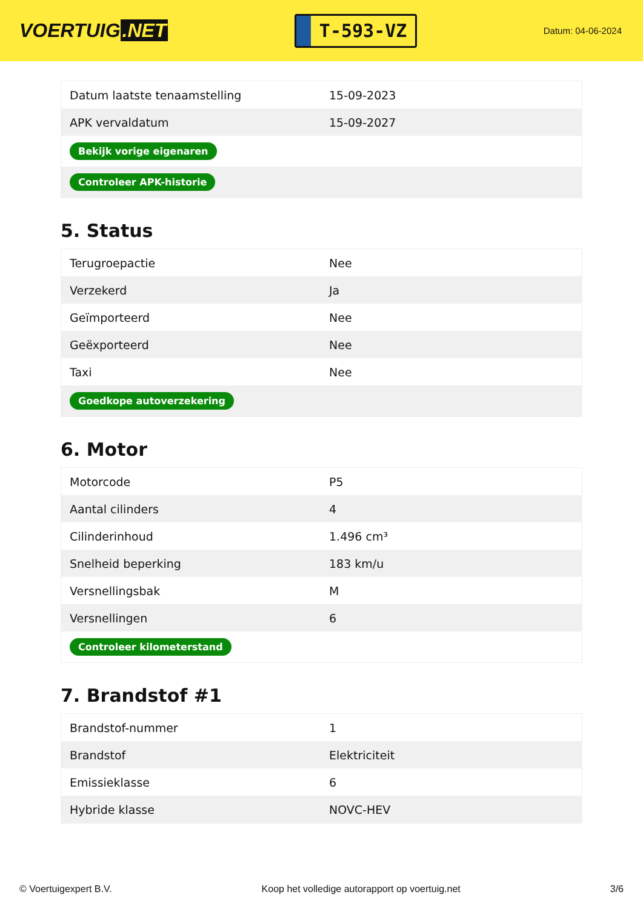VOERTUIG.NET
T-593-VZ
Datum: 04-06-2024
| Datum laatste tenaamstelling | 15-09-2023 |
| APK vervaldatum | 15-09-2027 |
| Bekijk vorige eigenaren | |
| Controleer APK-historie | |
5. Status
| Terugroepactie | Nee |
| Verzekerd | Ja |
| Geïmporteerd | Nee |
| Geëxporteerd | Nee |
| Taxi | Nee |
| Goedkope autoverzekering | |
6. Motor
| Motorcode | P5 |
| Aantal cilinders | 4 |
| Cilinderinhoud | 1.496 cm³ |
| Snelheid beperking | 183 km/u |
| Versnellingsbak | M |
| Versnellingen | 6 |
| Controleer kilometerstand | |
7. Brandstof #1
| Brandstof-nummer | 1 |
| Brandstof | Elektriciteit |
| Emissieklasse | 6 |
| Hybride klasse | NOVC-HEV |
© Voertuigexpert B.V. Koop het volledige autorapport op voertuig.net 3/6